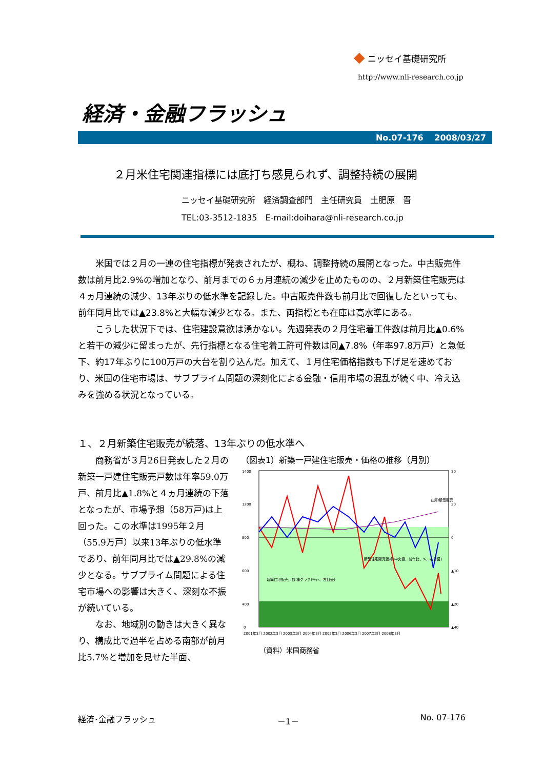◆ ニッセイ基礎研究所
http://www.nli-research.co.jp
経済・金融フラッシュ
No.07-176　 2008/03/27
２月米住宅関連指標には底打ち感見られず、調整持続の展開
ニッセイ基礎研究所　経済調査部門　主任研究員　土肥原　晋
TEL:03-3512-1835　E-mail:doihara@nli-research.co.jp
米国では２月の一連の住宅指標が発表されたが、概ね、調整持続の展開となった。中古販売件数は前月比2.9%の増加となり、前月までの６ヵ月連続の減少を止めたものの、２月新築住宅販売は４ヵ月連続の減少、13年ぶりの低水準を記録した。中古販売件数も前月比で回復したといっても、前年同月比では▲23.8%と大幅な減少となる。また、両指標とも在庫は高水準にある。
こうした状況下では、住宅建設意欲は湧かない。先週発表の２月住宅着工件数は前月比▲0.6%と若干の減少に留まったが、先行指標となる住宅着工許可件数は同▲7.8%（年率97.8万戸）と急低下、約17年ぶりに100万戸の大台を割り込んだ。加えて、１月住宅価格指数も下げ足を速めており、米国の住宅市場は、サブプライム問題の深刻化による金融・信用市場の混乱が続く中、冷え込みを強める状況となっている。
１、２月新築住宅販売が続落、13年ぶりの低水準へ
商務省が３月26日発表した２月の新築一戸建住宅販売戸数は年率59.0万戸、前月比▲1.8%と４ヵ月連続の下落となったが、市場予想（58万戸)は上回った。この水準は1995年２月（55.9万戸）以来13年ぶりの低水準であり、前年同月比では▲29.8%の減少となる。サブプライム問題による住宅市場への影響は大きく、深刻な不振が続いている。
なお、地域別の動きは大きく異なり、構成比で過半を占める南部が前月比5.7%と増加を見せた半面、
（図表1）新築一戸建住宅販売・価格の推移（月別）
1400
1200
800
600
400
0
30
20
0
▲10
▲20
▲40
2001年3月 2002年3月 2003年3月 2004年3月 2005年3月 2006年3月 2007年3月 2008年3月
新築住宅販売戸数:棒グラフ(千戸、左目盛)
新築住宅販売価格(中央値、前年比、%、右目盛)
在庫/新築販売
（資料）米国商務省
経済･金融フラッシュ －1－ No. 07-176